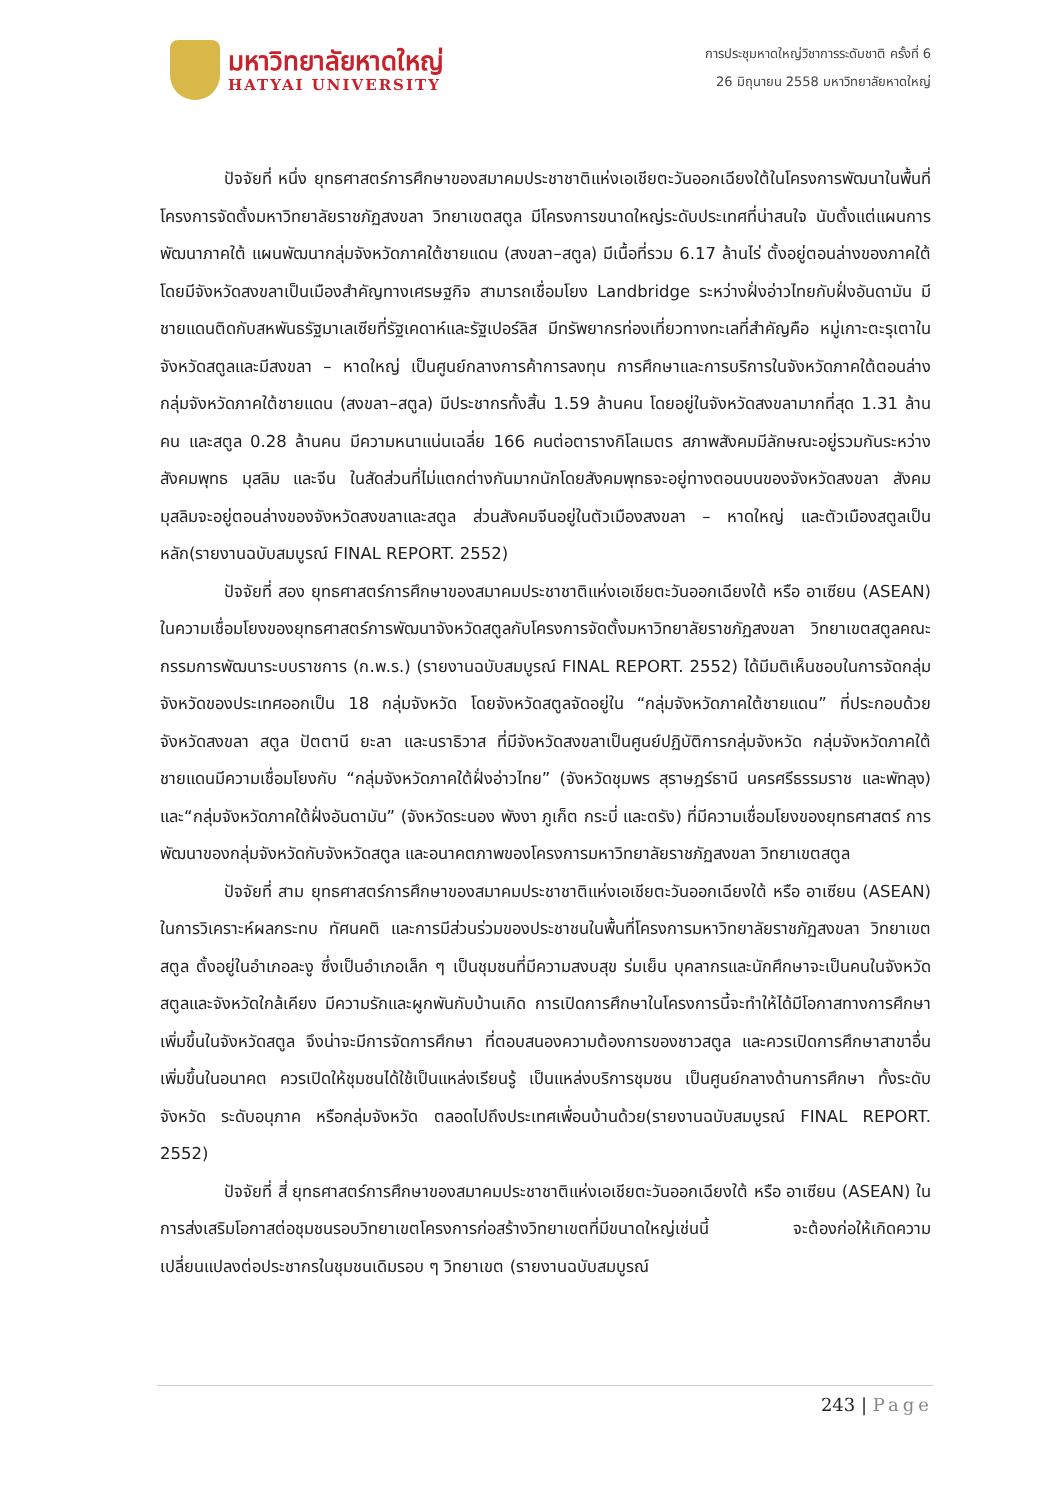มหาวิทยาลัยหาดใหญ่
HATYAI UNIVERSITY
การประชุมหาดใหญ่วิชาการระดับชาติ ครั้งที่ 6
26 มิถุนายน 2558 มหาวิทยาลัยหาดใหญ่
ปัจจัยที่ หนึ่ง ยุทธศาสตร์การศึกษาของสมาคมประชาชาติแห่งเอเชียตะวันออกเฉียงใต้ในโครงการพัฒนาในพื้นที่โครงการจัดตั้งมหาวิทยาลัยราชภัฏสงขลา วิทยาเขตสตูล มีโครงการขนาดใหญ่ระดับประเทศที่น่าสนใจ นับตั้งแต่แผนการพัฒนาภาคใต้ แผนพัฒนากลุ่มจังหวัดภาคใต้ชายแดน (สงขลา–สตูล) มีเนื้อที่รวม 6.17 ล้านไร่ ตั้งอยู่ตอนล่างของภาคใต้ โดยมีจังหวัดสงขลาเป็นเมืองสำคัญทางเศรษฐกิจ สามารถเชื่อมโยง Landbridge ระหว่างฝั่งอ่าวไทยกับฝั่งอันดามัน มีชายแดนติดกับสหพันธรัฐมาเลเซียที่รัฐเคดาห์และรัฐเปอร์ลิส มีทรัพยากรท่องเที่ยวทางทะเลที่สำคัญคือ หมู่เกาะตะรุเตาในจังหวัดสตูลและมีสงขลา – หาดใหญ่ เป็นศูนย์กลางการค้าการลงทุน การศึกษาและการบริการในจังหวัดภาคใต้ตอนล่างกลุ่มจังหวัดภาคใต้ชายแดน (สงขลา–สตูล) มีประชากรทั้งสิ้น 1.59 ล้านคน โดยอยู่ในจังหวัดสงขลามากที่สุด 1.31 ล้านคน และสตูล 0.28 ล้านคน มีความหนาแน่นเฉลี่ย 166 คนต่อตารางกิโลเมตร สภาพสังคมมีลักษณะอยู่รวมกันระหว่างสังคมพุทธ มุสลิม และจีน ในสัดส่วนที่ไม่แตกต่างกันมากนักโดยสังคมพุทธจะอยู่ทางตอนบนของจังหวัดสงขลา สังคมมุสลิมจะอยู่ตอนล่างของจังหวัดสงขลาและสตูล ส่วนสังคมจีนอยู่ในตัวเมืองสงขลา – หาดใหญ่ และตัวเมืองสตูลเป็นหลัก(รายงานฉบับสมบูรณ์ FINAL REPORT. 2552)
ปัจจัยที่ สอง ยุทธศาสตร์การศึกษาของสมาคมประชาชาติแห่งเอเชียตะวันออกเฉียงใต้ หรือ อาเซียน (ASEAN) ในความเชื่อมโยงของยุทธศาสตร์การพัฒนาจังหวัดสตูลกับโครงการจัดตั้งมหาวิทยาลัยราชภัฏสงขลา วิทยาเขตสตูลคณะกรรมการพัฒนาระบบราชการ (ก.พ.ร.) (รายงานฉบับสมบูรณ์ FINAL REPORT. 2552) ได้มีมติเห็นชอบในการจัดกลุ่มจังหวัดของประเทศออกเป็น 18 กลุ่มจังหวัด โดยจังหวัดสตูลจัดอยู่ใน “กลุ่มจังหวัดภาคใต้ชายแดน” ที่ประกอบด้วย จังหวัดสงขลา สตูล ปัตตานี ยะลา และนราธิวาส ที่มีจังหวัดสงขลาเป็นศูนย์ปฏิบัติการกลุ่มจังหวัด กลุ่มจังหวัดภาคใต้ชายแดนมีความเชื่อมโยงกับ “กลุ่มจังหวัดภาคใต้ฝั่งอ่าวไทย” (จังหวัดชุมพร สุราษฎร์ธานี นครศรีธรรมราช และพัทลุง) และ“กลุ่มจังหวัดภาคใต้ฝั่งอันดามัน” (จังหวัดระนอง พังงา ภูเก็ต กระบี่ และตรัง) ที่มีความเชื่อมโยงของยุทธศาสตร์ การพัฒนาของกลุ่มจังหวัดกับจังหวัดสตูล และอนาคตภาพของโครงการมหาวิทยาลัยราชภัฏสงขลา วิทยาเขตสตูล
ปัจจัยที่ สาม ยุทธศาสตร์การศึกษาของสมาคมประชาชาติแห่งเอเชียตะวันออกเฉียงใต้ หรือ อาเซียน (ASEAN) ในการวิเคราะห์ผลกระทบ ทัศนคติ และการมีส่วนร่วมของประชาชนในพื้นที่โครงการมหาวิทยาลัยราชภัฏสงขลา วิทยาเขตสตูล ตั้งอยู่ในอำเภอละงู ซึ่งเป็นอำเภอเล็ก ๆ เป็นชุมชนที่มีความสงบสุข ร่มเย็น บุคลากรและนักศึกษาจะเป็นคนในจังหวัดสตูลและจังหวัดใกล้เคียง มีความรักและผูกพันกับบ้านเกิด การเปิดการศึกษาในโครงการนี้จะทำให้ได้มีโอกาสทางการศึกษาเพิ่มขึ้นในจังหวัดสตูล จึงน่าจะมีการจัดการศึกษา ที่ตอบสนองความต้องการของชาวสตูล และควรเปิดการศึกษาสาขาอื่นเพิ่มขึ้นในอนาคต ควรเปิดให้ชุมชนได้ใช้เป็นแหล่งเรียนรู้ เป็นแหล่งบริการชุมชน เป็นศูนย์กลางด้านการศึกษา ทั้งระดับจังหวัด ระดับอนุภาค หรือกลุ่มจังหวัด ตลอดไปถึงประเทศเพื่อนบ้านด้วย(รายงานฉบับสมบูรณ์ FINAL REPORT. 2552)
ปัจจัยที่ สี่ ยุทธศาสตร์การศึกษาของสมาคมประชาชาติแห่งเอเชียตะวันออกเฉียงใต้ หรือ อาเซียน (ASEAN) ในการส่งเสริมโอกาสต่อชุมชนรอบวิทยาเขตโครงการก่อสร้างวิทยาเขตที่มีขนาดใหญ่เช่นนี้ จะต้องก่อให้เกิดความเปลี่ยนแปลงต่อประชากรในชุมชนเดิมรอบ ๆ วิทยาเขต (รายงานฉบับสมบูรณ์
243 | Page